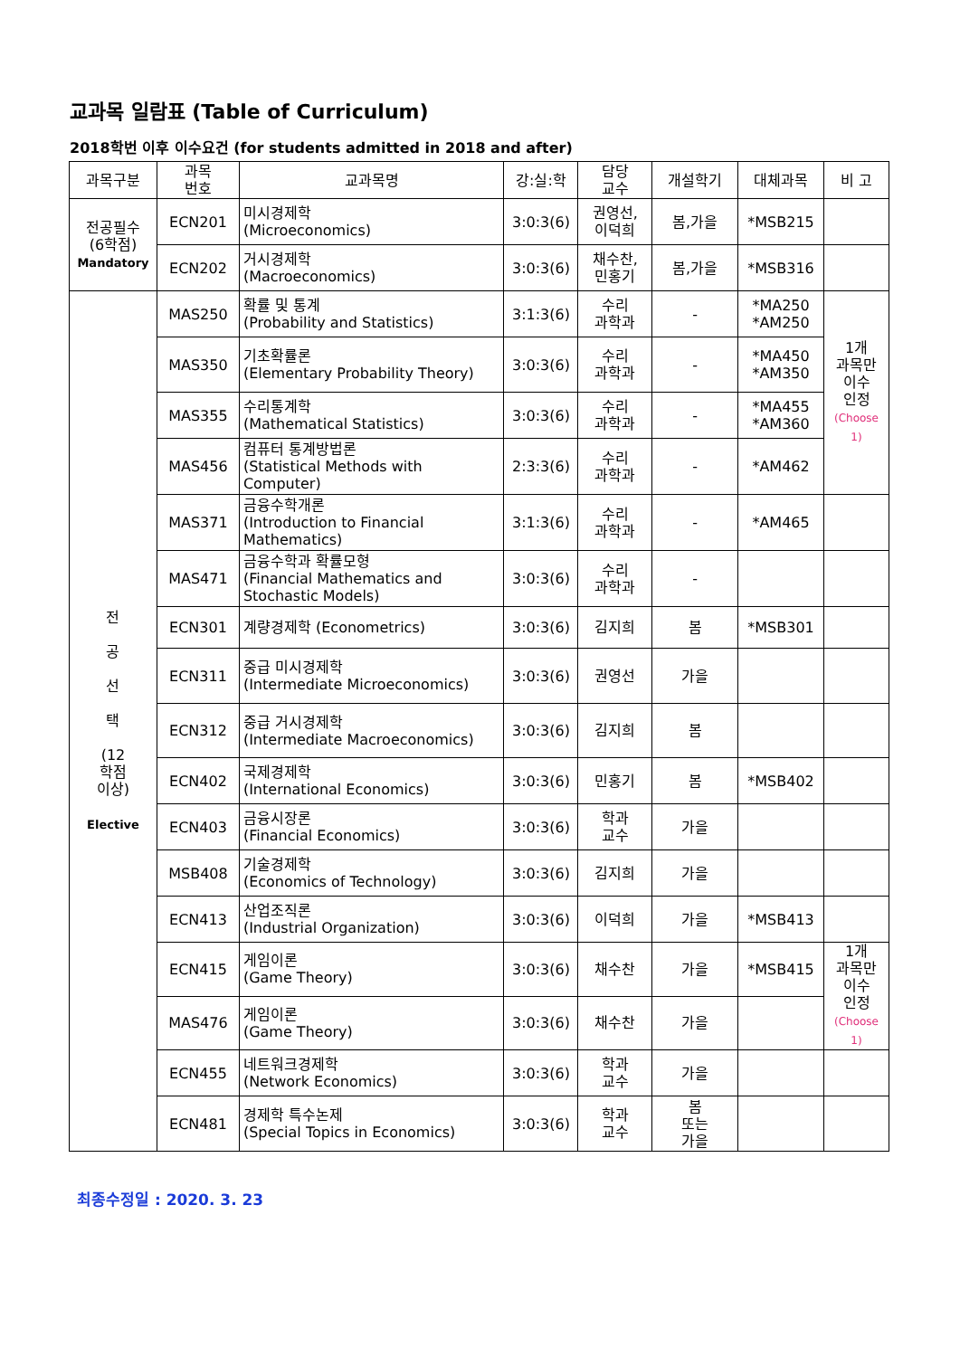교과목 일람표 (Table of Curriculum)
2018학번 이후 이수요건 (for students admitted in 2018 and after)
| 과목구분 | 과목 번호 | 교과목명 | 강:실:학 | 담당 교수 | 개설학기 | 대체과목 | 비 고 |
| --- | --- | --- | --- | --- | --- | --- | --- |
| 전공필수 (6학점) Mandatory | ECN201 | 미시경제학 (Microeconomics) | 3:0:3(6) | 권영선, 이덕희 | 봄,가을 | *MSB215 | |
| | ECN202 | 거시경제학 (Macroeconomics) | 3:0:3(6) | 채수찬, 민홍기 | 봄,가을 | *MSB316 | |
| 전 공 선 택 (12 학점 이상) Elective | MAS250 | 확률 및 통계 (Probability and Statistics) | 3:1:3(6) | 수리 과학과 | - | *MA250 *AM250 | 1개 과목만 이수 인정 (Choose 1) |
| | MAS350 | 기초확률론 (Elementary Probability Theory) | 3:0:3(6) | 수리 과학과 | - | *MA450 *AM350 | |
| | MAS355 | 수리통계학 (Mathematical Statistics) | 3:0:3(6) | 수리 과학과 | - | *MA455 *AM360 | |
| | MAS456 | 컴퓨터 통계방법론 (Statistical Methods with Computer) | 2:3:3(6) | 수리 과학과 | - | *AM462 | |
| | MAS371 | 금융수학개론 (Introduction to Financial Mathematics) | 3:1:3(6) | 수리 과학과 | - | *AM465 | |
| | MAS471 | 금융수학과 확률모형 (Financial Mathematics and Stochastic Models) | 3:0:3(6) | 수리 과학과 | - | | |
| | ECN301 | 계량경제학 (Econometrics) | 3:0:3(6) | 김지희 | 봄 | *MSB301 | |
| | ECN311 | 중급 미시경제학 (Intermediate Microeconomics) | 3:0:3(6) | 권영선 | 가을 | | |
| | ECN312 | 중급 거시경제학 (Intermediate Macroeconomics) | 3:0:3(6) | 김지희 | 봄 | | |
| | ECN402 | 국제경제학 (International Economics) | 3:0:3(6) | 민홍기 | 봄 | *MSB402 | |
| | ECN403 | 금융시장론 (Financial Economics) | 3:0:3(6) | 학과 교수 | 가을 | | |
| | MSB408 | 기술경제학 (Economics of Technology) | 3:0:3(6) | 김지희 | 가을 | | |
| | ECN413 | 산업조직론 (Industrial Organization) | 3:0:3(6) | 이덕희 | 가을 | *MSB413 | |
| | ECN415 | 게임이론 (Game Theory) | 3:0:3(6) | 채수찬 | 가을 | *MSB415 | 1개 과목만 이수 인정 (Choose 1) |
| | MAS476 | 게임이론 (Game Theory) | 3:0:3(6) | 채수찬 | 가을 | | |
| | ECN455 | 네트워크경제학 (Network Economics) | 3:0:3(6) | 학과 교수 | 가을 | | |
| | ECN481 | 경제학 특수논제 (Special Topics in Economics) | 3:0:3(6) | 학과 교수 | 봄 또는 가을 | | |
최종수정일 : 2020. 3. 23